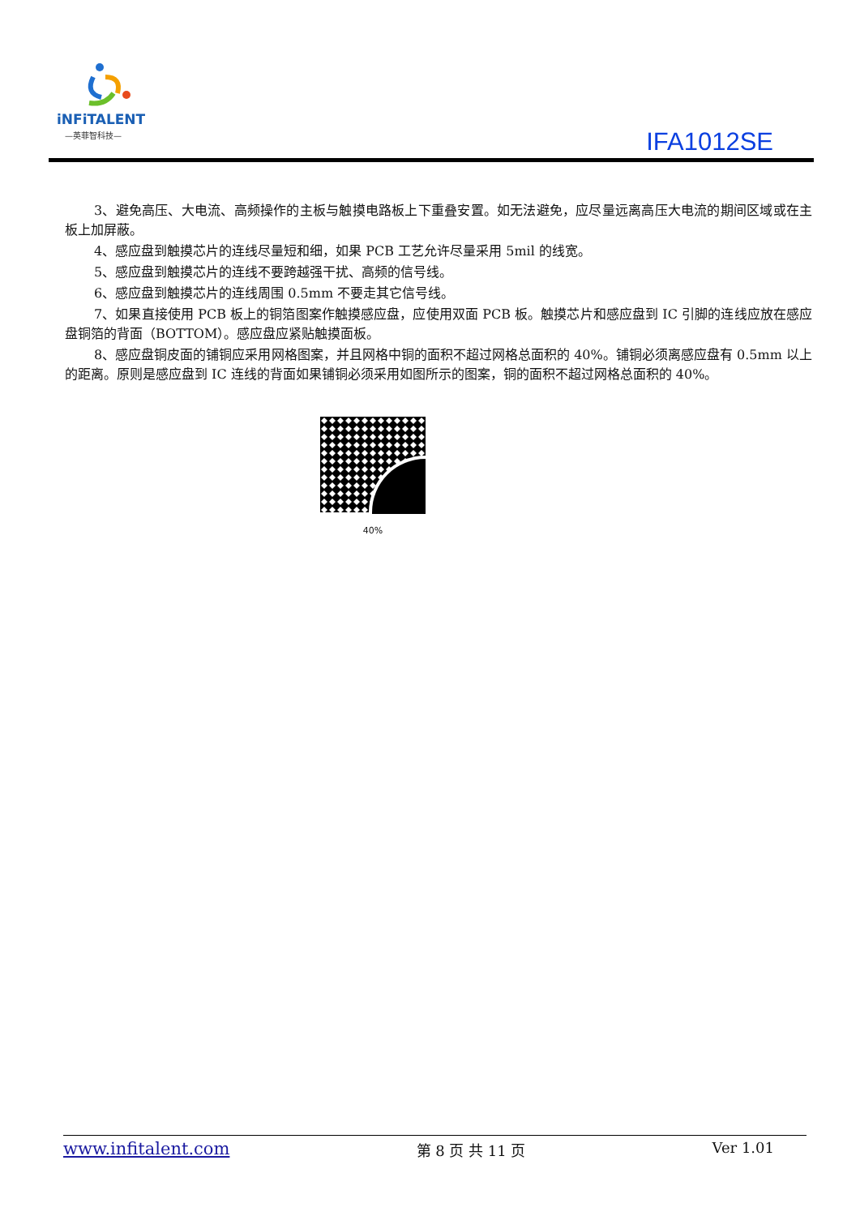iNFiTALENT
—英菲智科技—
IFA1012SE
3、避免高压、大电流、高频操作的主板与触摸电路板上下重叠安置。如无法避免，应尽量远离高压大电流的期间区域或在主板上加屏蔽。
4、感应盘到触摸芯片的连线尽量短和细，如果 PCB 工艺允许尽量采用 5mil 的线宽。
5、感应盘到触摸芯片的连线不要跨越强干扰、高频的信号线。
6、感应盘到触摸芯片的连线周围 0.5mm 不要走其它信号线。
7、如果直接使用 PCB 板上的铜箔图案作触摸感应盘，应使用双面 PCB 板。触摸芯片和感应盘到 IC 引脚的连线应放在感应盘铜箔的背面（BOTTOM）。感应盘应紧贴触摸面板。
8、感应盘铜皮面的铺铜应采用网格图案，并且网格中铜的面积不超过网格总面积的 40%。铺铜必须离感应盘有 0.5mm 以上的距离。原则是感应盘到 IC 连线的背面如果铺铜必须采用如图所示的图案，铜的面积不超过网格总面积的 40%。
40%
www.infitalent.com 第 8 页 共 11 页 Ver 1.01